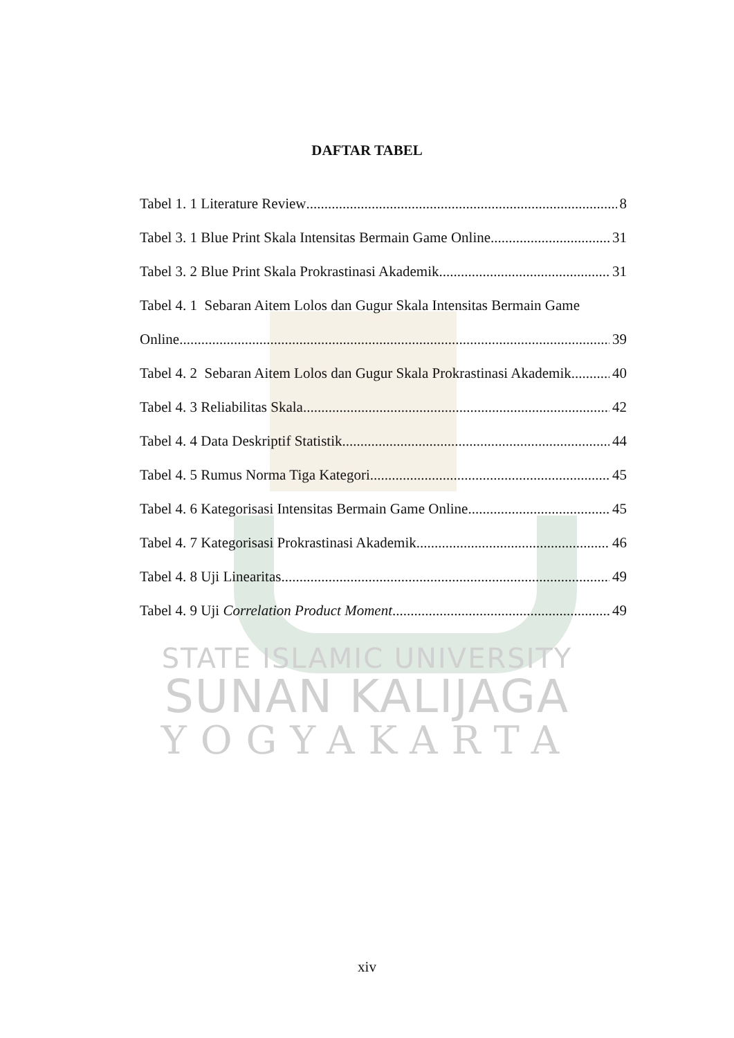STATE ISLAMIC UNIVERSITY
SUNAN KALIJAGA
YOGYAKARTA
DAFTAR TABEL
Tabel 1. 1 Literature Review 8
Tabel 3. 1 Blue Print Skala Intensitas Bermain Game Online 31
Tabel 3. 2 Blue Print Skala Prokrastinasi Akademik 31
Tabel 4. 1 Sebaran Aitem Lolos dan Gugur Skala Intensitas Bermain Game
Online 39
Tabel 4. 2 Sebaran Aitem Lolos dan Gugur Skala Prokrastinasi Akademik 40
Tabel 4. 3 Reliabilitas Skala 42
Tabel 4. 4 Data Deskriptif Statistik 44
Tabel 4. 5 Rumus Norma Tiga Kategori 45
Tabel 4. 6 Kategorisasi Intensitas Bermain Game Online 45
Tabel 4. 7 Kategorisasi Prokrastinasi Akademik 46
Tabel 4. 8 Uji Linearitas 49
Tabel 4. 9 Uji Correlation Product Moment 49
xiv